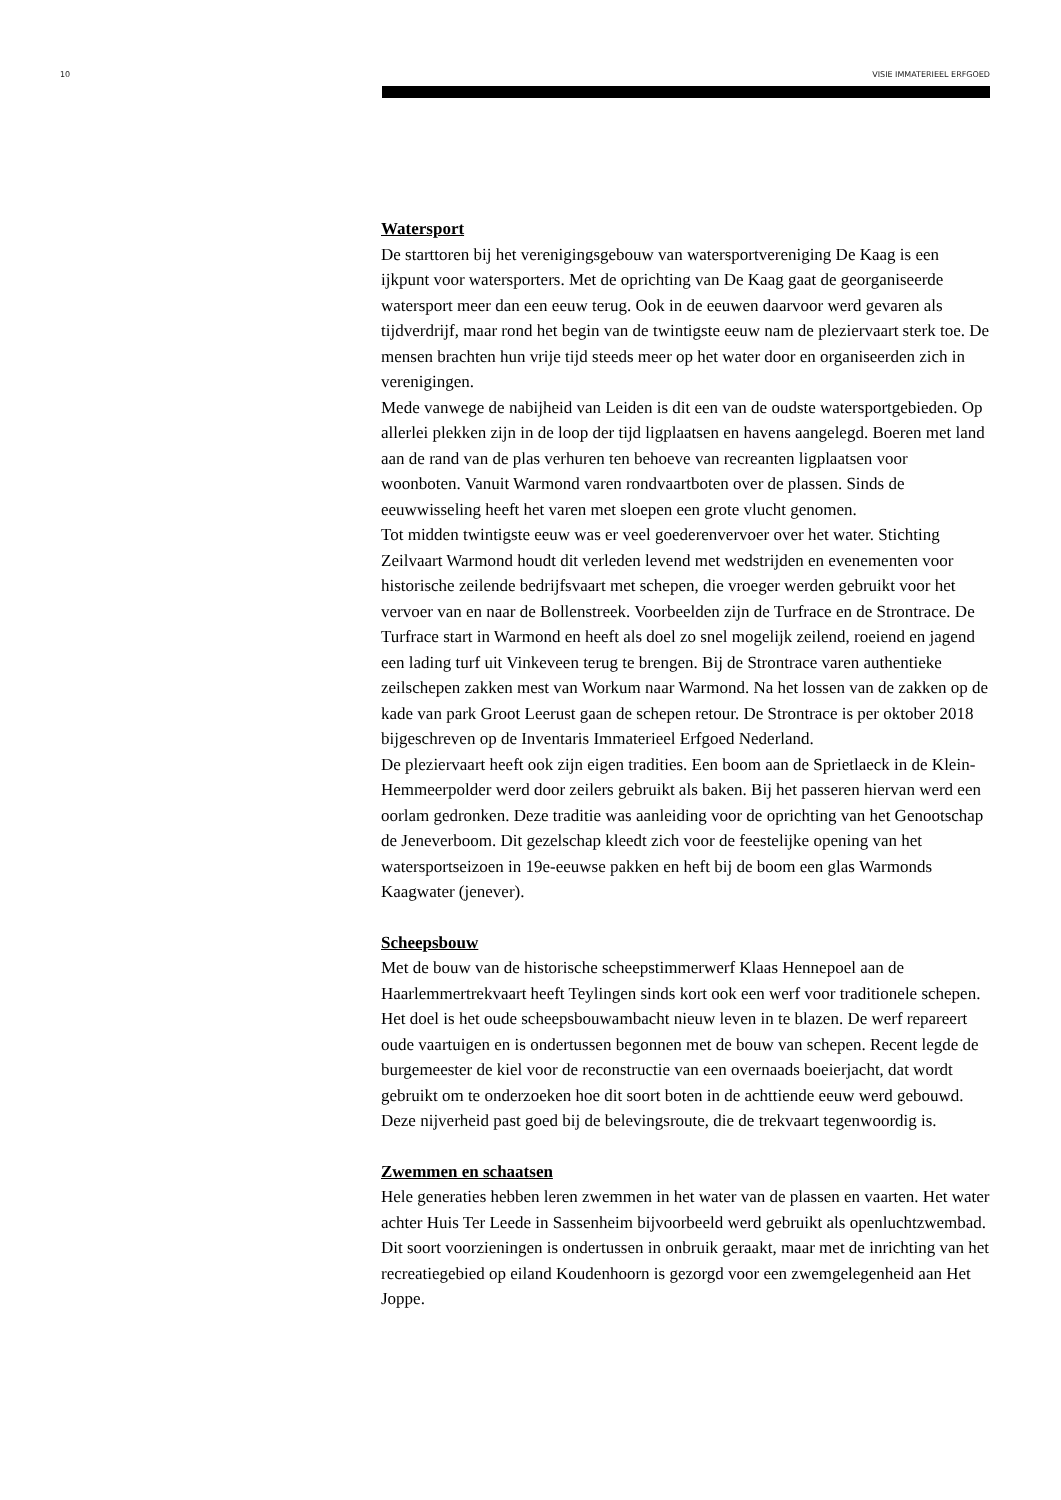10 VISIE IMMATERIEEL ERFGOED
Watersport
De starttoren bij het verenigingsgebouw van watersportvereniging De Kaag is een ijkpunt voor watersporters. Met de oprichting van De Kaag gaat de georganiseerde watersport meer dan een eeuw terug. Ook in de eeuwen daarvoor werd gevaren als tijdverdrijf, maar rond het begin van de twintigste eeuw nam de pleziervaart sterk toe. De mensen brachten hun vrije tijd steeds meer op het water door en organiseerden zich in verenigingen.
Mede vanwege de nabijheid van Leiden is dit een van de oudste watersportgebieden. Op allerlei plekken zijn in de loop der tijd ligplaatsen en havens aangelegd. Boeren met land aan de rand van de plas verhuren ten behoeve van recreanten ligplaatsen voor woonboten. Vanuit Warmond varen rondvaartboten over de plassen. Sinds de eeuwwisseling heeft het varen met sloepen een grote vlucht genomen.
Tot midden twintigste eeuw was er veel goederenvervoer over het water. Stichting Zeilvaart Warmond houdt dit verleden levend met wedstrijden en evenementen voor historische zeilende bedrijfsvaart met schepen, die vroeger werden gebruikt voor het vervoer van en naar de Bollenstreek. Voorbeelden zijn de Turfrace en de Strontrace. De Turfrace start in Warmond en heeft als doel zo snel mogelijk zeilend, roeiend en jagend een lading turf uit Vinkeveen terug te brengen. Bij de Strontrace varen authentieke zeilschepen zakken mest van Workum naar Warmond. Na het lossen van de zakken op de kade van park Groot Leerust gaan de schepen retour. De Strontrace is per oktober 2018 bijgeschreven op de Inventaris Immaterieel Erfgoed Nederland.
De pleziervaart heeft ook zijn eigen tradities. Een boom aan de Sprietlaeck in de Klein-Hemmeerpolder werd door zeilers gebruikt als baken. Bij het passeren hiervan werd een oorlam gedronken. Deze traditie was aanleiding voor de oprichting van het Genootschap de Jeneverboom. Dit gezelschap kleedt zich voor de feestelijke opening van het watersportseizoen in 19e-eeuwse pakken en heft bij de boom een glas Warmonds Kaagwater (jenever).
Scheepsbouw
Met de bouw van de historische scheepstimmerwerf Klaas Hennepoel aan de Haarlemmertrekvaart heeft Teylingen sinds kort ook een werf voor traditionele schepen. Het doel is het oude scheepsbouwambacht nieuw leven in te blazen. De werf repareert oude vaartuigen en is ondertussen begonnen met de bouw van schepen. Recent legde de burgemeester de kiel voor de reconstructie van een overnaads boeierjacht, dat wordt gebruikt om te onderzoeken hoe dit soort boten in de achttiende eeuw werd gebouwd. Deze nijverheid past goed bij de belevingsroute, die de trekvaart tegenwoordig is.
Zwemmen en schaatsen
Hele generaties hebben leren zwemmen in het water van de plassen en vaarten. Het water achter Huis Ter Leede in Sassenheim bijvoorbeeld werd gebruikt als openluchtzwembad. Dit soort voorzieningen is ondertussen in onbruik geraakt, maar met de inrichting van het recreatiegebied op eiland Koudenhoorn is gezorgd voor een zwemgelegenheid aan Het Joppe.